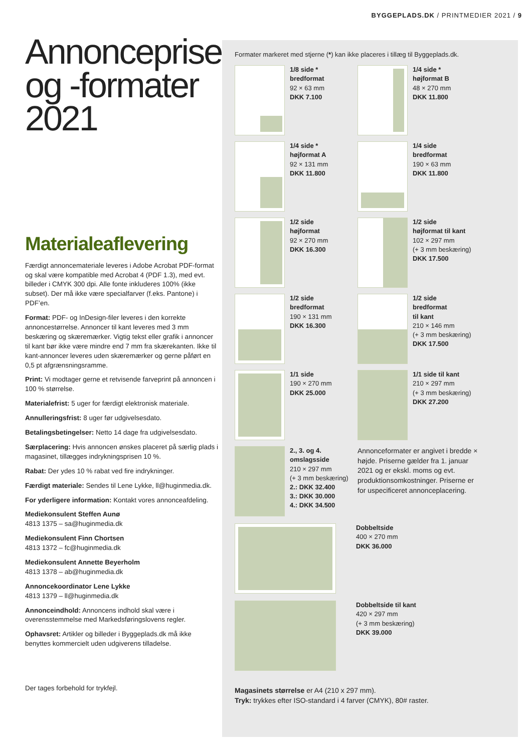BYGGEPLADS.DK / PRINTMEDIER 2021 / 9
Annoncepriser og -formater 2021
Materialeaflevering
Færdigt annoncemateriale leveres i Adobe Acrobat PDF-format og skal være kompatible med Acrobat 4 (PDF 1.3), med evt. billeder i CMYK 300 dpi. Alle fonte inkluderes 100% (ikke subset). Der må ikke være specialfarver (f.eks. Pantone) i PDF’en.
Format: PDF- og InDesign-filer leveres i den korrekte annoncestørrelse. Annoncer til kant leveres med 3 mm beskæring og skæremærker. Vigtig tekst eller grafik i annoncer til kant bør ikke være mindre end 7 mm fra skærekanten. Ikke til kant-annoncer leveres uden skæremærker og gerne påført en 0,5 pt afgrænsningsramme.
Print: Vi modtager gerne et retvisende farveprint på annoncen i 100 % størrelse.
Materialefrist: 5 uger for færdigt elektronisk materiale.
Annulleringsfrist: 8 uger før udgivelsesdato.
Betalingsbetingelser: Netto 14 dage fra udgivelsesdato.
Særplacering: Hvis annoncen ønskes placeret på særlig plads i magasinet, tillægges indrykningsprisen 10 %.
Rabat: Der ydes 10 % rabat ved fire indrykninger.
Færdigt materiale: Sendes til Lene Lykke, ll@huginmedia.dk.
For yderligere information: Kontakt vores annonceafdeling.
Mediekonsulent Steffen Aunø
4813 1375 – sa@huginmedia.dk
Mediekonsulent Finn Chortsen
4813 1372 – fc@huginmedia.dk
Mediekonsulent Annette Beyerholm
4813 1378 – ab@huginmedia.dk
Annoncekoordinator Lene Lykke
4813 1379 – ll@huginmedia.dk
Annonceindhold: Annoncens indhold skal være i overensstemmelse med Markedsføringslovens regler.
Ophavsret: Artikler og billeder i Byggeplads.dk må ikke benyttes kommercielt uden udgiverens tilladelse.
Der tages forbehold for trykfejl.
Formater markeret med stjerne (*) kan ikke placeres i tillæg til Byggeplads.dk.
1/8 side *
bredformat
92 × 63 mm
DKK 7.100
1/4 side *
højformat B
48 × 270 mm
DKK 11.800
1/4 side *
højformat A
92 × 131 mm
DKK 11.800
1/4 side
bredformat
190 × 63 mm
DKK 11.800
1/2 side
højformat
92 × 270 mm
DKK 16.300
1/2 side
højformat til kant
102 × 297 mm
(+ 3 mm beskæring)
DKK 17.500
1/2 side
bredformat
190 × 131 mm
DKK 16.300
1/2 side
bredformat
til kant
210 × 146 mm
(+ 3 mm beskæring)
DKK 17.500
1/1 side
190 × 270 mm
DKK 25.000
1/1 side til kant
210 × 297 mm
(+ 3 mm beskæring)
DKK 27.200
2., 3. og 4.
omslagsside
210 × 297 mm
(+ 3 mm beskæring)
2.: DKK 32.400
3.: DKK 30.000
4.: DKK 34.500
Annonceformater er angivet i bredde × højde. Priserne gælder fra 1. januar 2021 og er ekskl. moms og evt. produktionsomkostninger. Priserne er for uspecificeret annonceplacering.
Dobbeltside
400 × 270 mm
DKK 36.000
Dobbeltside til kant
420 × 297 mm
(+ 3 mm beskæring)
DKK 39.000
Magasinets størrelse er A4 (210 x 297 mm).
Tryk: trykkes efter ISO-standard i 4 farver (CMYK), 80# raster.